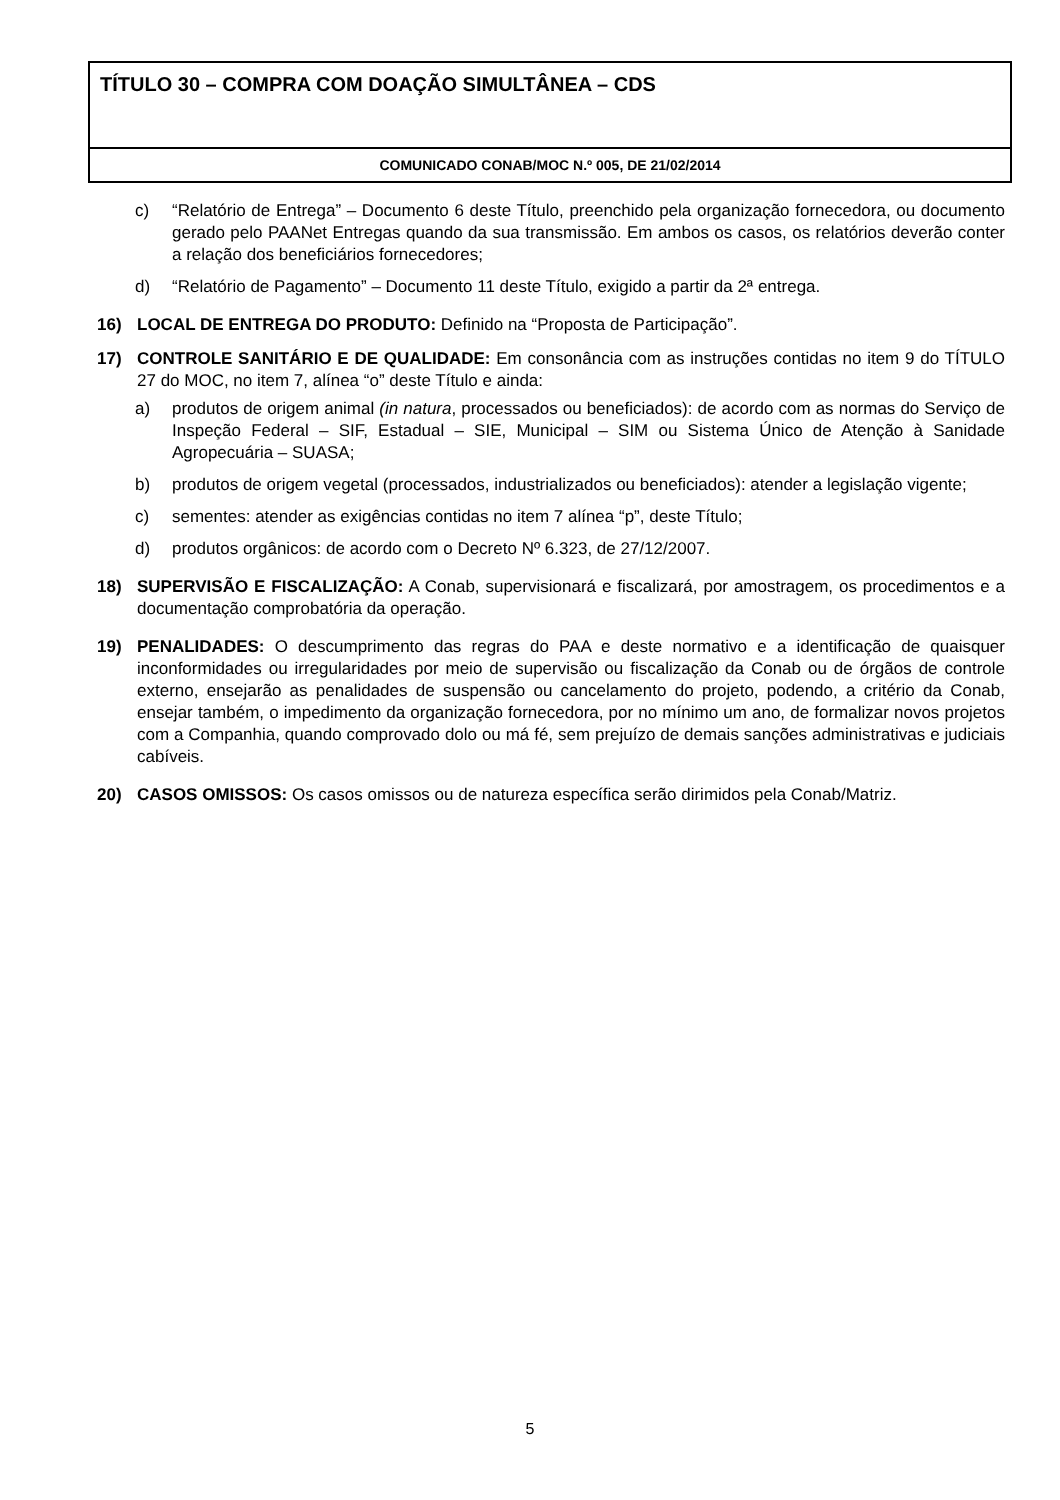TÍTULO 30 – COMPRA COM DOAÇÃO SIMULTÂNEA – CDS
COMUNICADO CONAB/MOC N.º 005, DE 21/02/2014
c) “Relatório de Entrega” – Documento 6 deste Título, preenchido pela organização fornecedora, ou documento gerado pelo PAANet Entregas quando da sua transmissão. Em ambos os casos, os relatórios deverão conter a relação dos beneficiários fornecedores;
d) “Relatório de Pagamento” – Documento 11 deste Título, exigido a partir da 2ª entrega.
16) LOCAL DE ENTREGA DO PRODUTO: Definido na “Proposta de Participação”.
17) CONTROLE SANITÁRIO E DE QUALIDADE: Em consonância com as instruções contidas no item 9 do TÍTULO 27 do MOC, no item 7, alínea “o” deste Título e ainda:
a) produtos de origem animal (in natura, processados ou beneficiados): de acordo com as normas do Serviço de Inspeção Federal – SIF, Estadual – SIE, Municipal – SIM ou Sistema Único de Atenção à Sanidade Agropecuária – SUASA;
b) produtos de origem vegetal (processados, industrializados ou beneficiados): atender a legislação vigente;
c) sementes: atender as exigências contidas no item 7 alínea “p”, deste Título;
d) produtos orgânicos: de acordo com o Decreto Nº 6.323, de 27/12/2007.
18) SUPERVISÃO E FISCALIZAÇÃO: A Conab, supervisionará e fiscalizará, por amostragem, os procedimentos e a documentação comprobatória da operação.
19) PENALIDADES: O descumprimento das regras do PAA e deste normativo e a identificação de quaisquer inconformidades ou irregularidades por meio de supervisão ou fiscalização da Conab ou de órgãos de controle externo, ensejarão as penalidades de suspensão ou cancelamento do projeto, podendo, a critério da Conab, ensejar também, o impedimento da organização fornecedora, por no mínimo um ano, de formalizar novos projetos com a Companhia, quando comprovado dolo ou má fé, sem prejuízo de demais sanções administrativas e judiciais cabíveis.
20) CASOS OMISSOS: Os casos omissos ou de natureza específica serão dirimidos pela Conab/Matriz.
5